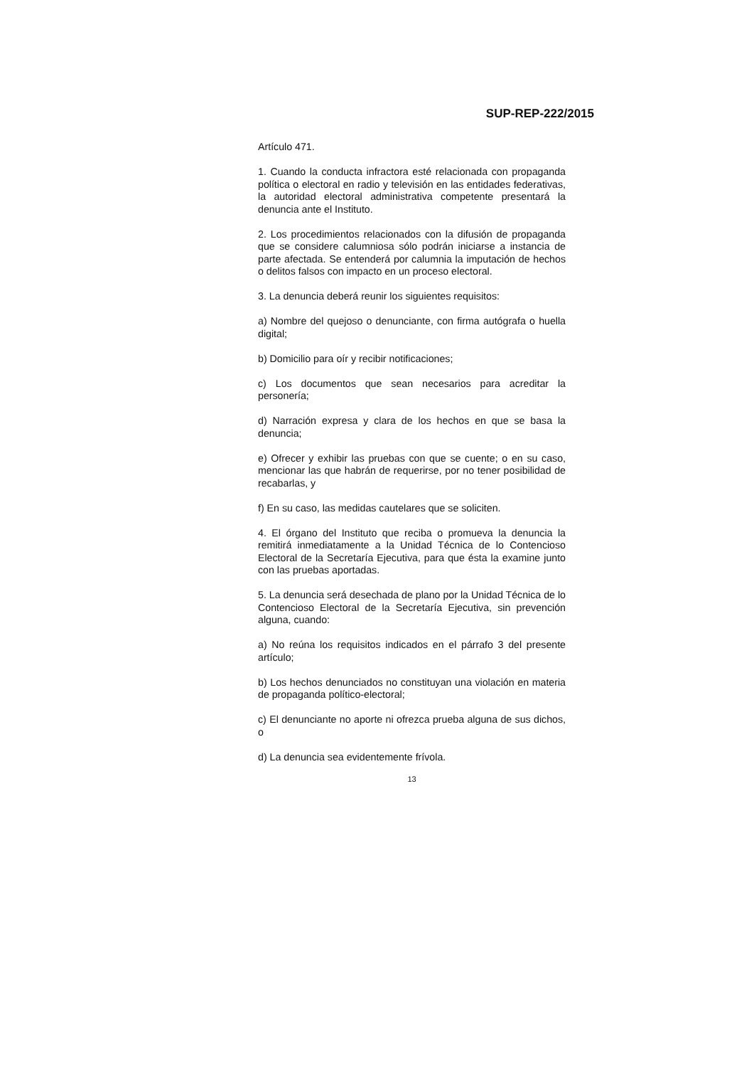SUP-REP-222/2015
Artículo 471.
1. Cuando la conducta infractora esté relacionada con propaganda política o electoral en radio y televisión en las entidades federativas, la autoridad electoral administrativa competente presentará la denuncia ante el Instituto.
2. Los procedimientos relacionados con la difusión de propaganda que se considere calumniosa sólo podrán iniciarse a instancia de parte afectada. Se entenderá por calumnia la imputación de hechos o delitos falsos con impacto en un proceso electoral.
3. La denuncia deberá reunir los siguientes requisitos:
a) Nombre del quejoso o denunciante, con firma autógrafa o huella digital;
b) Domicilio para oír y recibir notificaciones;
c) Los documentos que sean necesarios para acreditar la personería;
d) Narración expresa y clara de los hechos en que se basa la denuncia;
e) Ofrecer y exhibir las pruebas con que se cuente; o en su caso, mencionar las que habrán de requerirse, por no tener posibilidad de recabarlas, y
f) En su caso, las medidas cautelares que se soliciten.
4. El órgano del Instituto que reciba o promueva la denuncia la remitirá inmediatamente a la Unidad Técnica de lo Contencioso Electoral de la Secretaría Ejecutiva, para que ésta la examine junto con las pruebas aportadas.
5. La denuncia será desechada de plano por la Unidad Técnica de lo Contencioso Electoral de la Secretaría Ejecutiva, sin prevención alguna, cuando:
a) No reúna los requisitos indicados en el párrafo 3 del presente artículo;
b) Los hechos denunciados no constituyan una violación en materia de propaganda político-electoral;
c) El denunciante no aporte ni ofrezca prueba alguna de sus dichos, o
d) La denuncia sea evidentemente frívola.
13